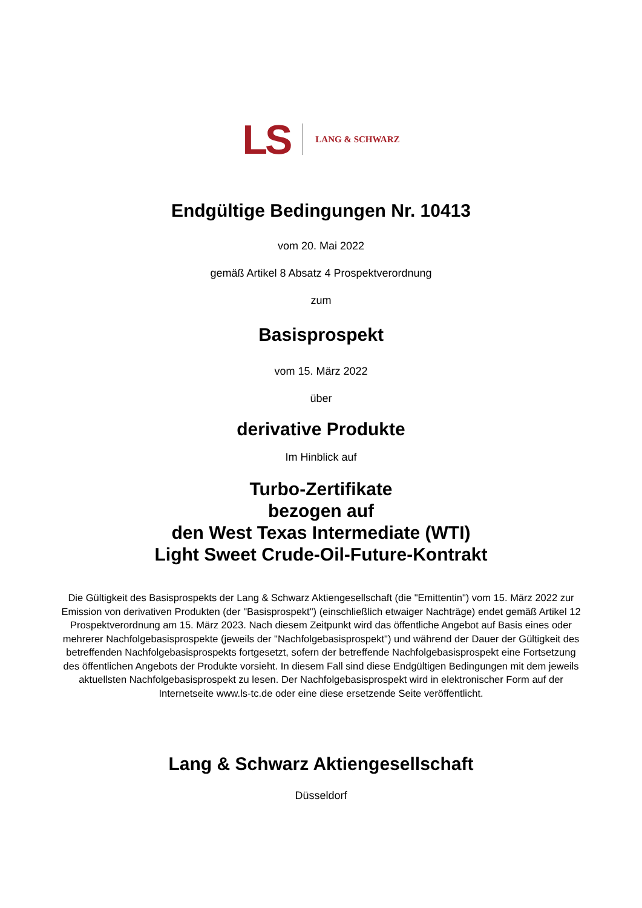LS LANG & SCHWARZ
Endgültige Bedingungen Nr. 10413
vom 20. Mai 2022
gemäß Artikel 8 Absatz 4 Prospektverordnung
zum
Basisprospekt
vom 15. März 2022
über
derivative Produkte
Im Hinblick auf
Turbo-Zertifikate
bezogen auf
den West Texas Intermediate (WTI)
Light Sweet Crude-Oil-Future-Kontrakt
Die Gültigkeit des Basisprospekts der Lang & Schwarz Aktiengesellschaft (die "Emittentin") vom 15. März 2022 zur Emission von derivativen Produkten (der "Basisprospekt") (einschließlich etwaiger Nachträge) endet gemäß Artikel 12 Prospektverordnung am 15. März 2023. Nach diesem Zeitpunkt wird das öffentliche Angebot auf Basis eines oder mehrerer Nachfolgebasisprospekte (jeweils der "Nachfolgebasisprospekt") und während der Dauer der Gültigkeit des betreffenden Nachfolgebasisprospekts fortgesetzt, sofern der betreffende Nachfolgebasisprospekt eine Fortsetzung des öffentlichen Angebots der Produkte vorsieht. In diesem Fall sind diese Endgültigen Bedingungen mit dem jeweils aktuellsten Nachfolgebasisprospekt zu lesen. Der Nachfolgebasisprospekt wird in elektronischer Form auf der Internetseite www.ls-tc.de oder eine diese ersetzende Seite veröffentlicht.
Lang & Schwarz Aktiengesellschaft
Düsseldorf